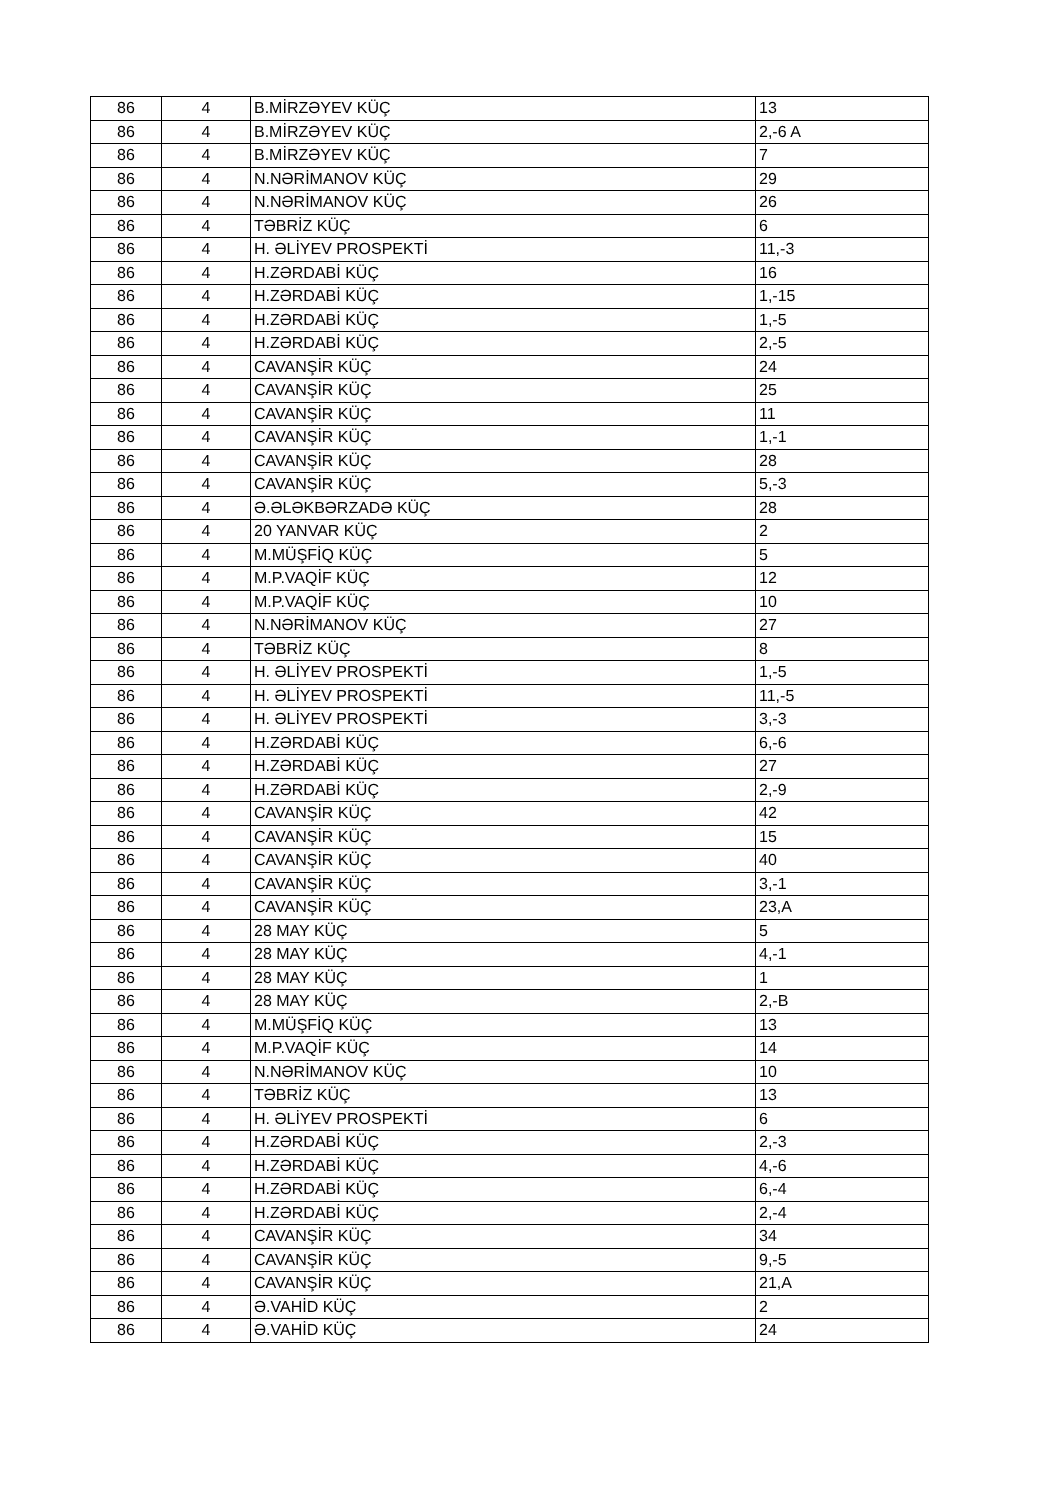| 86 | 4 | B.MİRZƏYEV KÜÇ | 13 |
| 86 | 4 | B.MİRZƏYEV KÜÇ | 2,-6 A |
| 86 | 4 | B.MİRZƏYEV KÜÇ | 7 |
| 86 | 4 | N.NƏRİMANOV KÜÇ | 29 |
| 86 | 4 | N.NƏRİMANOV KÜÇ | 26 |
| 86 | 4 | TƏBRİZ KÜÇ | 6 |
| 86 | 4 | H. ƏLİYEV PROSPEKTİ | 11,-3 |
| 86 | 4 | H.ZƏRDABİ KÜÇ | 16 |
| 86 | 4 | H.ZƏRDABİ KÜÇ | 1,-15 |
| 86 | 4 | H.ZƏRDABİ KÜÇ | 1,-5 |
| 86 | 4 | H.ZƏRDABİ KÜÇ | 2,-5 |
| 86 | 4 | CAVANŞİR KÜÇ | 24 |
| 86 | 4 | CAVANŞİR KÜÇ | 25 |
| 86 | 4 | CAVANŞİR KÜÇ | 11 |
| 86 | 4 | CAVANŞİR KÜÇ | 1,-1 |
| 86 | 4 | CAVANŞİR KÜÇ | 28 |
| 86 | 4 | CAVANŞİR KÜÇ | 5,-3 |
| 86 | 4 | Ə.ƏLƏKBƏRZADƏ KÜÇ | 28 |
| 86 | 4 | 20 YANVAR KÜÇ | 2 |
| 86 | 4 | M.MÜŞFİQ KÜÇ | 5 |
| 86 | 4 | M.P.VAQİF KÜÇ | 12 |
| 86 | 4 | M.P.VAQİF KÜÇ | 10 |
| 86 | 4 | N.NƏRİMANOV KÜÇ | 27 |
| 86 | 4 | TƏBRİZ KÜÇ | 8 |
| 86 | 4 | H. ƏLİYEV PROSPEKTİ | 1,-5 |
| 86 | 4 | H. ƏLİYEV PROSPEKTİ | 11,-5 |
| 86 | 4 | H. ƏLİYEV PROSPEKTİ | 3,-3 |
| 86 | 4 | H.ZƏRDABİ KÜÇ | 6,-6 |
| 86 | 4 | H.ZƏRDABİ KÜÇ | 27 |
| 86 | 4 | H.ZƏRDABİ KÜÇ | 2,-9 |
| 86 | 4 | CAVANŞİR KÜÇ | 42 |
| 86 | 4 | CAVANŞİR KÜÇ | 15 |
| 86 | 4 | CAVANŞİR KÜÇ | 40 |
| 86 | 4 | CAVANŞİR KÜÇ | 3,-1 |
| 86 | 4 | CAVANŞİR KÜÇ | 23,A |
| 86 | 4 | 28 MAY KÜÇ | 5 |
| 86 | 4 | 28 MAY KÜÇ | 4,-1 |
| 86 | 4 | 28 MAY KÜÇ | 1 |
| 86 | 4 | 28 MAY KÜÇ | 2,-B |
| 86 | 4 | M.MÜŞFİQ KÜÇ | 13 |
| 86 | 4 | M.P.VAQİF KÜÇ | 14 |
| 86 | 4 | N.NƏRİMANOV KÜÇ | 10 |
| 86 | 4 | TƏBRİZ KÜÇ | 13 |
| 86 | 4 | H. ƏLİYEV PROSPEKTİ | 6 |
| 86 | 4 | H.ZƏRDABİ KÜÇ | 2,-3 |
| 86 | 4 | H.ZƏRDABİ KÜÇ | 4,-6 |
| 86 | 4 | H.ZƏRDABİ KÜÇ | 6,-4 |
| 86 | 4 | H.ZƏRDABİ KÜÇ | 2,-4 |
| 86 | 4 | CAVANŞİR KÜÇ | 34 |
| 86 | 4 | CAVANŞİR KÜÇ | 9,-5 |
| 86 | 4 | CAVANŞİR KÜÇ | 21,A |
| 86 | 4 | Ə.VAHİD KÜÇ | 2 |
| 86 | 4 | Ə.VAHİD KÜÇ | 24 |